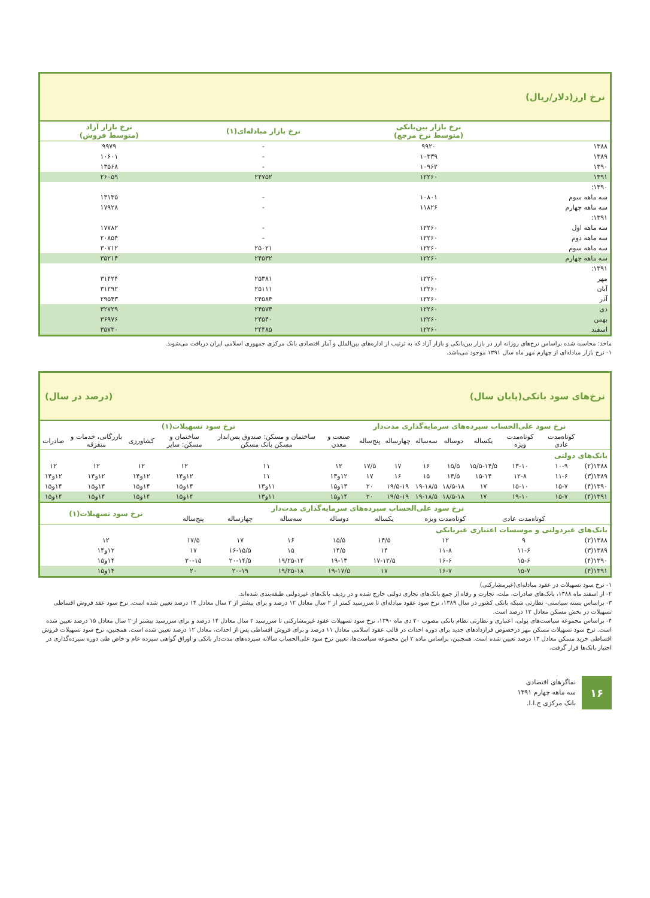نرخ ارز(دلار/ریال)
| | نرخ بازار بین‌بانکی (متوسط نرخ مرجع) | نرخ بازار مبادله‌ای(۱) | نرخ بازار آزاد (متوسط فروش) |
| --- | --- | --- | --- |
| ۱۳۸۸ | ۹۹۲۰ | - | ۹۹۷۹ |
| ۱۳۸۹ | ۱۰۳۳۹ | - | ۱۰۶۰۱ |
| ۱۳۹۰ | ۱۰۹۶۲ | - | ۱۳۵۶۸ |
| ۱۳۹۱ | ۱۲۲۶۰ | ۲۴۷۵۲ | ۲۶۰۵۹ |
| ۱۳۹۰: | | | |
| سه ماهه سوم | ۱۰۸۰۱ | - | ۱۳۱۳۵ |
| سه ماهه چهارم | ۱۱۸۲۶ | - | ۱۷۹۲۸ |
| ۱۳۹۱: | | | |
| سه ماهه اول | ۱۲۲۶۰ | - | ۱۷۷۸۲ |
| سه ماهه دوم | ۱۲۲۶۰ | - | ۲۰۸۵۴ |
| سه ماهه سوم | ۱۲۲۶۰ | ۲۵۰۲۱ | ۳۰۷۱۲ |
| سه ماهه چهارم | ۱۲۲۶۰ | ۲۴۵۳۲ | ۳۵۲۱۴ |
| ۱۳۹۱: | | | |
| مهر | ۱۲۲۶۰ | ۲۵۳۸۱ | ۳۱۴۲۴ |
| آبان | ۱۲۲۶۰ | ۲۵۱۱۱ | ۳۱۲۹۲ |
| آذر | ۱۲۲۶۰ | ۲۴۵۸۴ | ۲۹۵۴۳ |
| دی | ۱۲۲۶۰ | ۲۴۵۷۴ | ۳۲۷۲۹ |
| بهمن | ۱۲۲۶۰ | ۲۴۵۴۰ | ۳۶۹۷۶ |
| اسفند | ۱۲۲۶۰ | ۲۴۴۸۵ | ۳۵۷۳۰ |
ماخذ: محاسبه شده براساس نرخ‌های روزانه ارز در بازار بین‌بانکی و بازار آزاد که به ترتیب از اداره‌های بین‌الملل و آمار اقتصادی بانک مرکزی جمهوری اسلامی ایران دریافت می‌شوند.
۱- نرخ بازار مبادله‌ای از چهارم مهر ماه سال ۱۳۹۱ موجود می‌باشد.
نرخ‌های سود بانکی(پایان سال) (درصد در سال)
| | نرخ سود علی‌الحساب سپرده‌های سرمایه‌گذاری مدت‌دار | | | | | | | نرخ سود تسهیلات(۱) | | | | | |
| --- | --- | --- | --- | --- | --- | --- | --- | --- | --- | --- | --- | --- | --- |
| | کوتاه‌مدت عادی | کوتاه‌مدت ویژه | یکساله | دوساله | سه‌ساله | چهارساله | پنج‌ساله | صنعت و معدن | ساختمان و مسکن: صندوق پس‌انداز مسکن بانک مسکن | ساختمان و مسکن: سایر | کشاورزی | بازرگانی، خدمات و متفرقه | صادرات |
| بانک‌های دولتی | | | | | | | | | | | | | |
| ۱۳۸۸(۲) | ۱۰-۹ | ۱۳-۱۰ | ۱۵/۵-۱۴/۵ | ۱۵/۵ | ۱۶ | ۱۷ | ۱۷/۵ | ۱۲ | ۱۱ | ۱۲ | ۱۲ | ۱۲ | ۱۲ |
| ۱۳۸۹(۳) | ۱۱-۶ | ۱۲-۸ | ۱۵-۱۴ | ۱۴/۵ | ۱۵ | ۱۶ | ۱۷ | ۱۲و۱۴ | ۱۱ | ۱۲و۱۴ | ۱۲و۱۴ | ۱۲و۱۴ | ۱۲و۱۴ |
| ۱۳۹۰(۴) | ۱۵-۷ | ۱۵-۱۰ | ۱۷ | ۱۸/۵-۱۸ | ۱۹-۱۸/۵ | ۱۹/۵-۱۹ | ۲۰ | ۱۴و۱۵ | ۱۱و۱۳ | ۱۴و۱۵ | ۱۴و۱۵ | ۱۴و۱۵ | ۱۴و۱۵ |
| ۱۳۹۱(۴) | ۱۵-۷ | ۱۹-۱۰ | ۱۷ | ۱۸/۵-۱۸ | ۱۹-۱۸/۵ | ۱۹/۵-۱۹ | ۲۰ | ۱۴و۱۵ | ۱۱و۱۳ | ۱۴و۱۵ | ۱۴و۱۵ | ۱۴و۱۵ | ۱۴و۱۵ |
| | نرخ سود علی‌الحساب سپرده‌های سرمایه‌گذاری مدت‌دار | | | | | | | نرخ سود تسهیلات(۱) |
| --- | --- | --- | --- | --- | --- | --- | --- | --- |
| | کوتاه‌مدت عادی | کوتاه‌مدت ویژه | یکساله | دوساله | سه‌ساله | چهارساله | پنج‌ساله | |
| بانک‌های غیردولتی و موسسات اعتباری غیربانکی | | | | | | | | |
| ۱۳۸۸(۲) | ۹ | ۱۲ | ۱۴/۵ | ۱۵/۵ | ۱۶ | ۱۷ | ۱۷/۵ | ۱۲ |
| ۱۳۸۹(۳) | ۱۱-۶ | ۱۱-۸ | ۱۴ | ۱۴/۵ | ۱۵ | ۱۶-۱۵/۵ | ۱۷ | ۱۲و۱۴ |
| ۱۳۹۰(۴) | ۱۵-۶ | ۱۶-۶ | ۱۷-۱۲/۵ | ۱۹-۱۳ | ۱۹/۲۵-۱۴ | ۲۰-۱۴/۵ | ۲۰-۱۵ | ۱۴و۱۵ |
| ۱۳۹۱(۴) | ۱۵-۷ | ۱۶-۷ | ۱۷ | ۱۹-۱۷/۵ | ۱۹/۲۵-۱۸ | ۲۰-۱۹ | ۲۰ | ۱۴و۱۵ |
۱- نرخ سود تسهیلات در عقود مبادله‌ای(غیرمشارکتی)
۲- از اسفند ماه ۱۳۸۸، بانک‌های صادرات، ملت، تجارت و رفاه از جمع بانک‌های تجاری دولتی خارج شده و در ردیف بانک‌های غیردولتی طبقه‌بندی شده‌اند.
۳- براساس بسته سیاستی- نظارتی شبکه بانکی کشور در سال ۱۳۸۹، نرخ سود عقود مبادله‌ای تا سررسید کمتر از ۲ سال معادل ۱۲ درصد و برای بیشتر از ۲ سال معادل ۱۴ درصد تعیین شده است. نرخ سود عقد فروش اقساطی تسهیلات در بخش مسکن معادل ۱۲ درصد است.
۴- براساس مجموعه سیاست‌های پولی، اعتباری و نظارتی نظام بانکی مصوب ۲۰ دی ماه ۱۳۹۰، نرخ سود تسهیلات عقود غیرمشارکتی تا سررسید ۲ سال معادل ۱۴ درصد و برای سررسید بیشتر از ۲ سال معادل ۱۵ درصد تعیین شده است. نرخ سود تسهیلات مسکن مهر درخصوص قراردادهای جدید برای دوره احداث در قالب عقود اسلامی معادل ۱۱ درصد و برای فروش اقساطی پس از احداث، معادل ۱۲ درصد تعیین شده است. همچنین، نرخ سود تسهیلات فروش اقساطی خرید مسکن معادل ۱۳ درصد تعیین شده است. همچنین، براساس ماده ۲ این مجموعه سیاست‌ها، تعیین نرخ سود علی‌الحساب سالانه سپرده‌های مدت‌دار بانکی و اوراق گواهی سپرده عام و خاص طی دوره سپرده‌گذاری در اختیار بانک‌ها قرار گرفت.
۱۶
نماگرهای اقتصادی
سه ماهه چهارم ۱۳۹۱
بانک مرکزی ج.ا.ا.